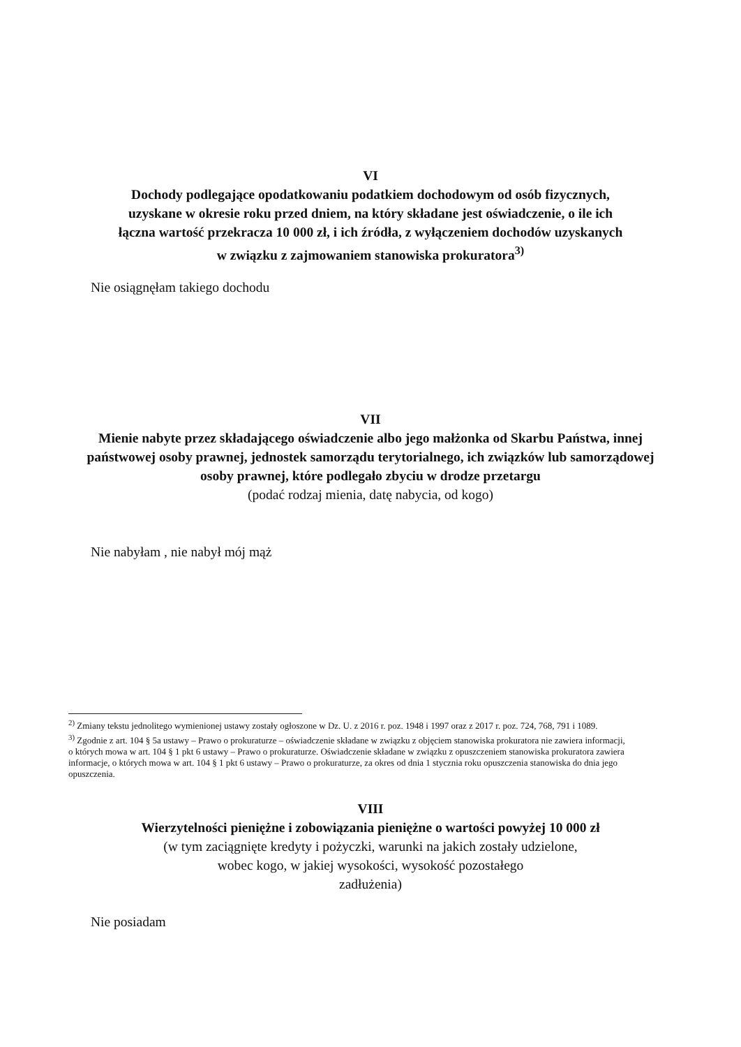VI
Dochody podlegające opodatkowaniu podatkiem dochodowym od osób fizycznych, uzyskane w okresie roku przed dniem, na który składane jest oświadczenie, o ile ich łączna wartość przekracza 10 000 zł, i ich źródła, z wyłączeniem dochodów uzyskanych w związku z zajmowaniem stanowiska prokuratora<sup>3)</sup>
Nie osiągnęłam takiego dochodu
VII
Mienie nabyte przez składającego oświadczenie albo jego małżonka od Skarbu Państwa, innej państwowej osoby prawnej, jednostek samorządu terytorialnego, ich związków lub samorządowej osoby prawnej, które podlegało zbyciu w drodze przetargu
(podać rodzaj mienia, datę nabycia, od kogo)
Nie nabyłam , nie nabył mój mąż
<sup>2)</sup> Zmiany tekstu jednolitego wymienionej ustawy zostały ogłoszone w Dz. U. z 2016 r. poz. 1948 i 1997 oraz z 2017 r. poz. 724, 768, 791 i 1089.
<sup>3)</sup> Zgodnie z art. 104 § 5a ustawy – Prawo o prokuraturze – oświadczenie składane w związku z objęciem stanowiska prokuratora nie zawiera informacji, o których mowa w art. 104 § 1 pkt 6 ustawy – Prawo o prokuraturze. Oświadczenie składane w związku z opuszczeniem stanowiska prokuratora zawiera informacje, o których mowa w art. 104 § 1 pkt 6 ustawy – Prawo o prokuraturze, za okres od dnia 1 stycznia roku opuszczenia stanowiska do dnia jego opuszczenia.
VIII
Wierzytelności pieniężne i zobowiązania pieniężne o wartości powyżej 10 000 zł
(w tym zaciągnięte kredyty i pożyczki, warunki na jakich zostały udzielone, wobec kogo, w jakiej wysokości, wysokość pozostałego
zadłużenia)
Nie posiadam